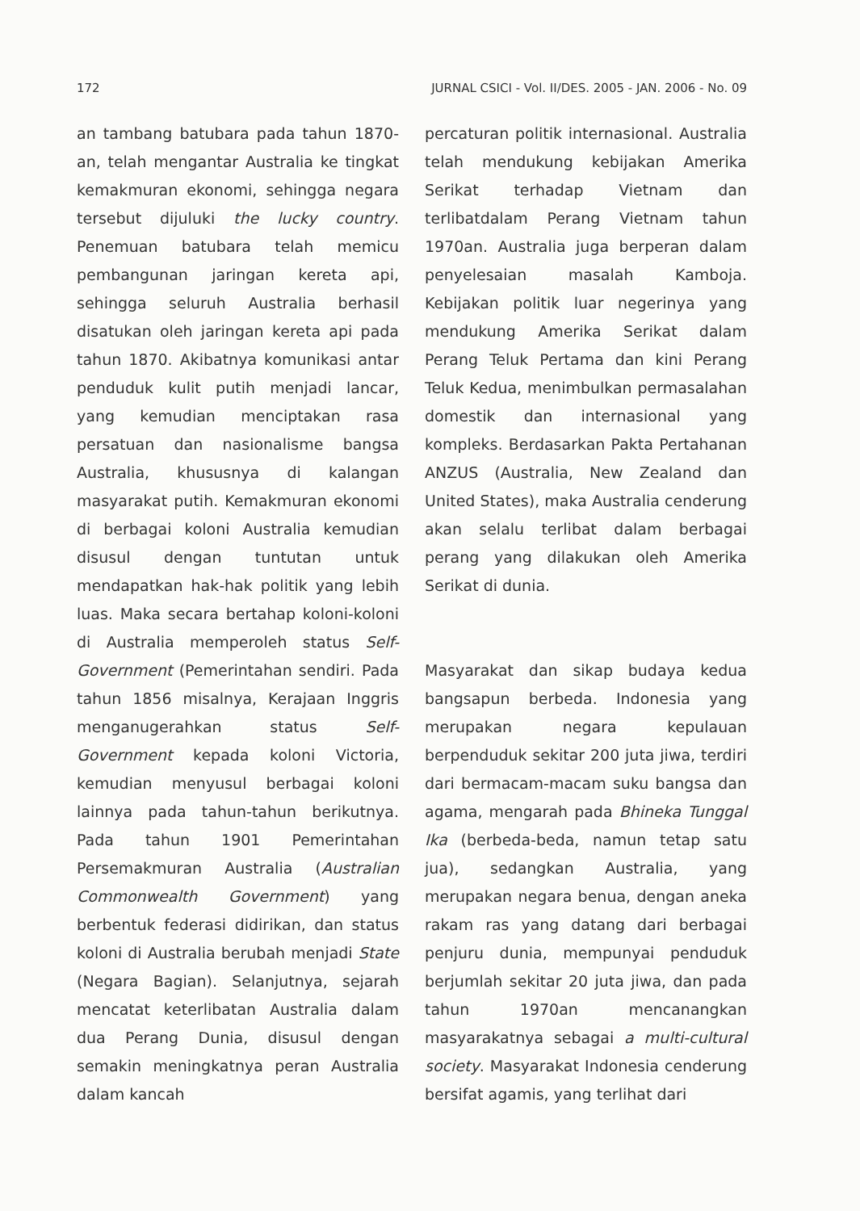172 JURNAL CSICI - Vol. II/DES. 2005 - JAN. 2006 - No. 09
an tambang batubara pada tahun 1870-an, telah mengantar Australia ke tingkat kemakmuran ekonomi, sehingga negara tersebut dijuluki the lucky country. Penemuan batubara telah memicu pembangunan jaringan kereta api, sehingga seluruh Australia berhasil disatukan oleh jaringan kereta api pada tahun 1870. Akibatnya komunikasi antar penduduk kulit putih menjadi lancar, yang kemudian menciptakan rasa persatuan dan nasionalisme bangsa Australia, khususnya di kalangan masyarakat putih. Kemakmuran ekonomi di berbagai koloni Australia kemudian disusul dengan tuntutan untuk mendapatkan hak-hak politik yang lebih luas. Maka secara bertahap koloni-koloni di Australia memperoleh status Self-Government (Pemerintahan sendiri. Pada tahun 1856 misalnya, Kerajaan Inggris menganugerahkan status Self-Government kepada koloni Victoria, kemudian menyusul berbagai koloni lainnya pada tahun-tahun berikutnya. Pada tahun 1901 Pemerintahan Persemakmuran Australia (Australian Commonwealth Government) yang berbentuk federasi didirikan, dan status koloni di Australia berubah menjadi State (Negara Bagian). Selanjutnya, sejarah mencatat keterlibatan Australia dalam dua Perang Dunia, disusul dengan semakin meningkatnya peran Australia dalam kancah
percaturan politik internasional. Australia telah mendukung kebijakan Amerika Serikat terhadap Vietnam dan terlibatdalam Perang Vietnam tahun 1970an. Australia juga berperan dalam penyelesaian masalah Kamboja. Kebijakan politik luar negerinya yang mendukung Amerika Serikat dalam Perang Teluk Pertama dan kini Perang Teluk Kedua, menimbulkan permasalahan domestik dan internasional yang kompleks. Berdasarkan Pakta Pertahanan ANZUS (Australia, New Zealand dan United States), maka Australia cenderung akan selalu terlibat dalam berbagai perang yang dilakukan oleh Amerika Serikat di dunia.
Masyarakat dan sikap budaya kedua bangsapun berbeda. Indonesia yang merupakan negara kepulauan berpenduduk sekitar 200 juta jiwa, terdiri dari bermacam-macam suku bangsa dan agama, mengarah pada Bhineka Tunggal Ika (berbeda-beda, namun tetap satu jua), sedangkan Australia, yang merupakan negara benua, dengan aneka rakam ras yang datang dari berbagai penjuru dunia, mempunyai penduduk berjumlah sekitar 20 juta jiwa, dan pada tahun 1970an mencanangkan masyarakatnya sebagai a multi-cultural society. Masyarakat Indonesia cenderung bersifat agamis, yang terlihat dari